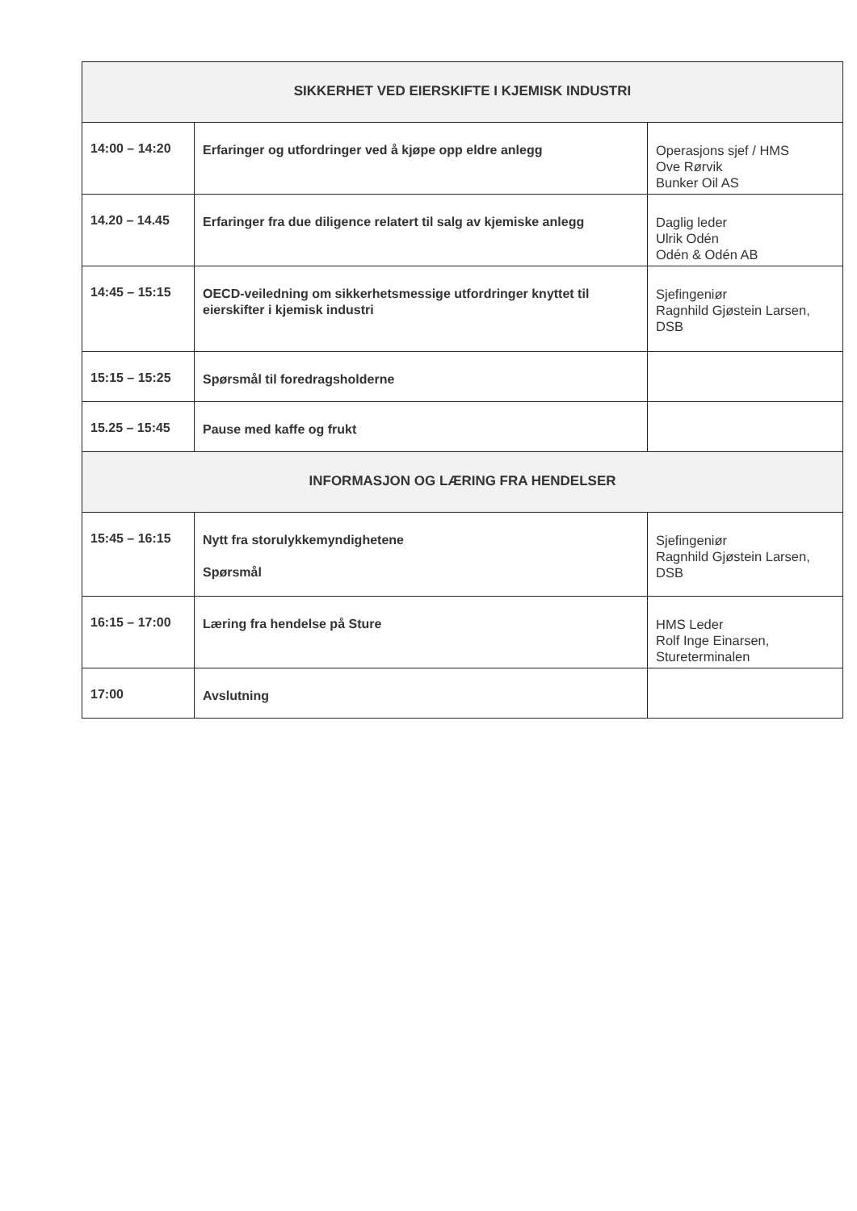| SIKKERHET VED EIERSKIFTE I KJEMISK INDUSTRI | | |
| 14:00 – 14:20 | Erfaringer og utfordringer ved å kjøpe opp eldre anlegg | Operasjons sjef / HMS Ove Rørvik Bunker Oil AS |
| 14.20 – 14.45 | Erfaringer fra due diligence relatert til salg av kjemiske anlegg | Daglig leder Ulrik Odén Odén & Odén AB |
| 14:45 – 15:15 | OECD-veiledning om sikkerhetsmessige utfordringer knyttet til eierskifter i kjemisk industri | Sjefingeniør Ragnhild Gjøstein Larsen, DSB |
| 15:15 – 15:25 | Spørsmål til foredragsholderne | |
| 15.25 – 15:45 | Pause med kaffe og frukt | |
| INFORMASJON OG LÆRING FRA HENDELSER | | |
| 15:45 – 16:15 | Nytt fra storulykkemyndighetene Spørsmål | Sjefingeniør Ragnhild Gjøstein Larsen, DSB |
| 16:15 – 17:00 | Læring fra hendelse på Sture | HMS Leder Rolf Inge Einarsen, Stureterminalen |
| 17:00 | Avslutning | |